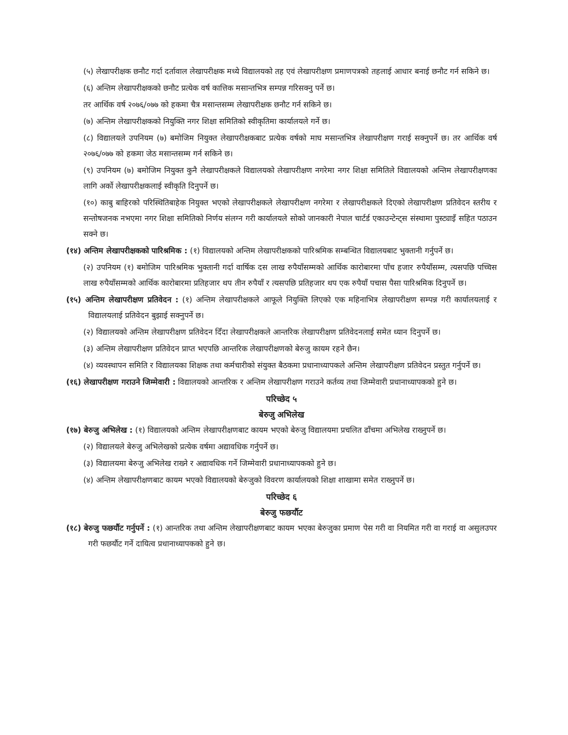(५) लेखापरीक्षक छनौट गर्दा दर्तावाल लेखापरीक्षक मध्ये विद्यालयको तह एवं लेखापरीक्षण प्रमाणपत्रको तहलाई आधार बनाई छनौट गर्न सकिने छ।
(६) अन्तिम लेखापरीक्षकको छनौट प्रत्येक वर्ष कात्तिक मसान्तभित्र सम्पन्न गरिसक्नु पर्ने छ।
तर आर्थिक वर्ष २०७६/०७७ को हकमा चैत्र मसान्तसम्म लेखापरीक्षक छनौट गर्न सकिने छ।
(७) अन्तिम लेखापरीक्षकको नियुक्ति नगर शिक्षा समितिको स्वीकृतिमा कार्यालयले गर्ने छ।
(८) विद्यालयले उपनियम (७) बमोजिम नियुक्त लेखापरीक्षकबाट प्रत्येक वर्षको माघ मसान्तभित्र लेखापरीक्षण गराई सक्नुपर्ने छ। तर आर्थिक वर्ष २०७६/०७७ को हकमा जेठ मसान्तसम्म गर्न सकिने छ।
(९) उपनियम (७) बमोजिम नियुक्त कुनै लेखापरीक्षकले विद्यालयको लेखापरीक्षण नगरेमा नगर शिक्षा समितिले विद्यालयको अन्तिम लेखापरीक्षणका लागि अर्को लेखापरीक्षकलाई स्वीकृति दिनुपर्ने छ।
(१०) काबु बाहिरको परिस्थितिबाहेक नियुक्त भएको लेखापरीक्षकले लेखापरीक्षण नगरेमा र लेखापरीक्षकले दिएको लेखापरीक्षण प्रतिवेदन स्तरीय र सन्तोषजनक नभएमा नगर शिक्षा समितिको निर्णय संलग्न गरी कार्यालयले सोको जानकारी नेपाल चार्टर्ड एकाउन्टेन्ट्स संस्थामा पुस्ट्याइँ सहित पठाउन सक्ने छ।
(१४) अन्तिम लेखापरीक्षकको पारिश्रमिक : (१) विद्यालयको अन्तिम लेखापरीक्षकको पारिश्रमिक सम्बन्धित विद्यालयबाट भुक्तानी गर्नुपर्ने छ।
(२) उपनियम (१) बमोजिम पारिश्रमिक भुक्तानी गर्दा वार्षिक दस लाख रुपैयाँसम्मको आर्थिक कारोबारमा पाँच हजार रुपैयाँसम्म, त्यसपछि पच्चिस लाख रुपैयाँसम्मको आर्थिक कारोबारमा प्रतिहजार थप तीन रुपैयाँ र त्यसपछि प्रतिहजार थप एक रुपैयाँ पचास पैसा पारिश्रमिक दिनुपर्ने छ।
(१५) अन्तिम लेखापरीक्षण प्रतिवेदन : (१) अन्तिम लेखापरीक्षकले आफूले नियुक्ति लिएको एक महिनाभित्र लेखापरीक्षण सम्पन्न गरी कार्यालयलाई र विद्यालयलाई प्रतिवेदन बुझाई सक्नुपर्ने छ।
(२) विद्यालयको अन्तिम लेखापरीक्षण प्रतिवेदन दिँदा लेखापरीक्षकले आन्तरिक लेखापरीक्षण प्रतिवेदनलाई समेत ध्यान दिनुपर्ने छ।
(३) अन्तिम लेखापरीक्षण प्रतिवेदन प्राप्त भएपछि आन्तरिक लेखापरीक्षणको बेरुजु कायम रहने छैन।
(४) व्यवस्थापन समिति र विद्यालयका शिक्षक तथा कर्मचारीको संयुक्त बैठकमा प्रधानाध्यापकले अन्तिम लेखापरीक्षण प्रतिवेदन प्रस्तुत गर्नुपर्ने छ।
(१६) लेखापरीक्षण गराउने जिम्मेवारी : विद्यालयको आन्तरिक र अन्तिम लेखापरीक्षण गराउने कर्तव्य तथा जिम्मेवारी प्रधानाध्यापकको हुने छ।
परिच्छेद ५
बेरुजु अभिलेख
(१७) बेरुजु अभिलेख : (१) विद्यालयको अन्तिम लेखापरीक्षणबाट कायम भएको बेरुजु विद्यालयमा प्रचलित ढाँचमा अभिलेख राख्नुपर्ने छ।
(२) विद्यालयले बेरुजु अभिलेखको प्रत्येक वर्षमा अद्यावधिक गर्नुपर्ने छ।
(३) विद्यालयमा बेरुजु अभिलेख राख्ने र अद्यावधिक गर्ने जिम्मेवारी प्रधानाध्यापकको हुने छ।
(४) अन्तिम लेखापरीक्षणबाट कायम भएको विद्यालयको बेरुजुको विवरण कार्यालयको शिक्षा शाखामा समेत राख्नुपर्ने छ।
परिच्छेद ६
बेरुजु फछर्यौट
(१८) बेरुजु फछर्यौट गर्नुपर्ने : (१) आन्तरिक तथा अन्तिम लेखापरीक्षणबाट कायम भएका बेरुजुका प्रमाण पेस गरी वा नियमित गरी वा गराई वा असुलउपर गरी फछर्यौट गर्ने दायित्व प्रधानाध्यापकको हुने छ।